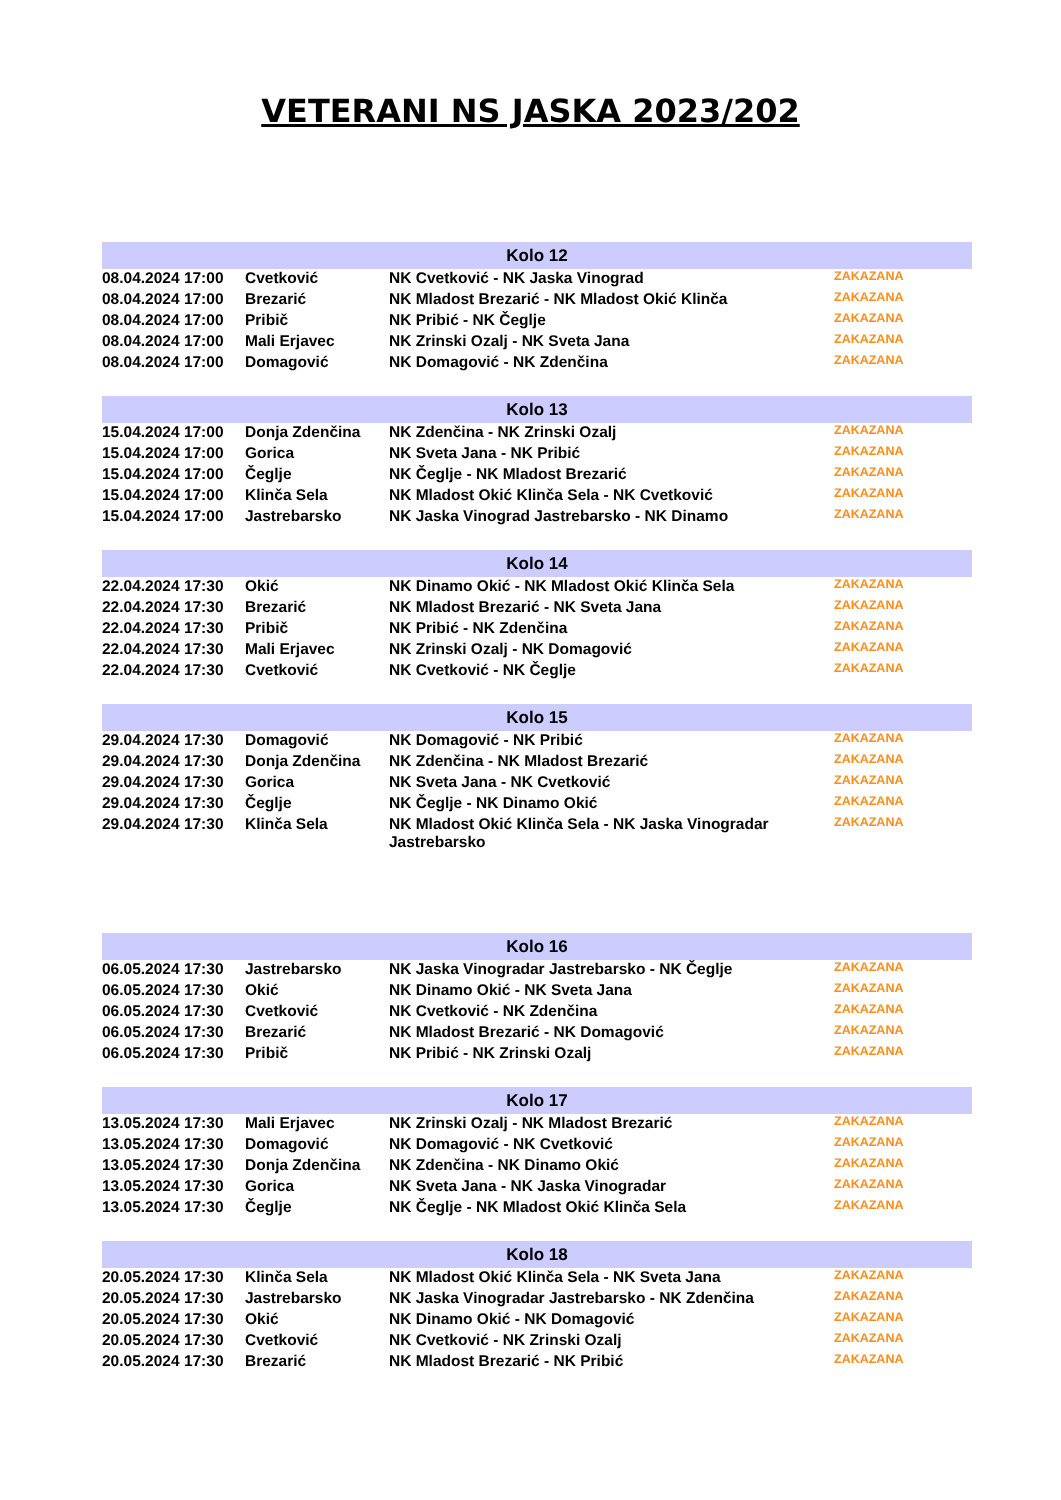VETERANI NS JASKA 2023/202
| Kolo 12 | | | |
| --- | --- | --- | --- |
| 08.04.2024 17:00 | Cvetković | NK Cvetković - NK Jaska Vinograd | ZAKAZANA |
| 08.04.2024 17:00 | Brezarić | NK Mladost Brezarić - NK Mladost Okić Klinča | ZAKAZANA |
| 08.04.2024 17:00 | Pribič | NK Pribić - NK Čeglje | ZAKAZANA |
| 08.04.2024 17:00 | Mali Erjavec | NK Zrinski Ozalj - NK Sveta Jana | ZAKAZANA |
| 08.04.2024 17:00 | Domagović | NK Domagović - NK Zdenčina | ZAKAZANA |
| Kolo 13 | | | |
| --- | --- | --- | --- |
| 15.04.2024 17:00 | Donja Zdenčina | NK Zdenčina - NK Zrinski Ozalj | ZAKAZANA |
| 15.04.2024 17:00 | Gorica | NK Sveta Jana - NK Pribić | ZAKAZANA |
| 15.04.2024 17:00 | Čeglje | NK Čeglje - NK Mladost Brezarić | ZAKAZANA |
| 15.04.2024 17:00 | Klinča Sela | NK Mladost Okić Klinča Sela - NK Cvetković | ZAKAZANA |
| 15.04.2024 17:00 | Jastrebarsko | NK Jaska Vinograd Jastrebarsko - NK Dinamo | ZAKAZANA |
| Kolo 14 | | | |
| --- | --- | --- | --- |
| 22.04.2024 17:30 | Okić | NK Dinamo Okić - NK Mladost Okić Klinča Sela | ZAKAZANA |
| 22.04.2024 17:30 | Brezarić | NK Mladost Brezarić - NK Sveta Jana | ZAKAZANA |
| 22.04.2024 17:30 | Pribič | NK Pribić - NK Zdenčina | ZAKAZANA |
| 22.04.2024 17:30 | Mali Erjavec | NK Zrinski Ozalj - NK Domagović | ZAKAZANA |
| 22.04.2024 17:30 | Cvetković | NK Cvetković - NK Čeglje | ZAKAZANA |
| Kolo 15 | | | |
| --- | --- | --- | --- |
| 29.04.2024 17:30 | Domagović | NK Domagović - NK Pribić | ZAKAZANA |
| 29.04.2024 17:30 | Donja Zdenčina | NK Zdenčina - NK Mladost Brezarić | ZAKAZANA |
| 29.04.2024 17:30 | Gorica | NK Sveta Jana - NK Cvetković | ZAKAZANA |
| 29.04.2024 17:30 | Čeglje | NK Čeglje - NK Dinamo Okić | ZAKAZANA |
| 29.04.2024 17:30 | Klinča Sela | NK Mladost Okić Klinča Sela - NK Jaska Vinogradar Jastrebarsko | ZAKAZANA |
| Kolo 16 | | | |
| --- | --- | --- | --- |
| 06.05.2024 17:30 | Jastrebarsko | NK Jaska Vinogradar Jastrebarsko - NK Čeglje | ZAKAZANA |
| 06.05.2024 17:30 | Okić | NK Dinamo Okić - NK Sveta Jana | ZAKAZANA |
| 06.05.2024 17:30 | Cvetković | NK Cvetković - NK Zdenčina | ZAKAZANA |
| 06.05.2024 17:30 | Brezarić | NK Mladost Brezarić - NK Domagović | ZAKAZANA |
| 06.05.2024 17:30 | Pribič | NK Pribić - NK Zrinski Ozalj | ZAKAZANA |
| Kolo 17 | | | |
| --- | --- | --- | --- |
| 13.05.2024 17:30 | Mali Erjavec | NK Zrinski Ozalj - NK Mladost Brezarić | ZAKAZANA |
| 13.05.2024 17:30 | Domagović | NK Domagović - NK Cvetković | ZAKAZANA |
| 13.05.2024 17:30 | Donja Zdenčina | NK Zdenčina - NK Dinamo Okić | ZAKAZANA |
| 13.05.2024 17:30 | Gorica | NK Sveta Jana - NK Jaska Vinogradar | ZAKAZANA |
| 13.05.2024 17:30 | Čeglje | NK Čeglje - NK Mladost Okić Klinča Sela | ZAKAZANA |
| Kolo 18 | | | |
| --- | --- | --- | --- |
| 20.05.2024 17:30 | Klinča Sela | NK Mladost Okić Klinča Sela - NK Sveta Jana | ZAKAZANA |
| 20.05.2024 17:30 | Jastrebarsko | NK Jaska Vinogradar Jastrebarsko - NK Zdenčina | ZAKAZANA |
| 20.05.2024 17:30 | Okić | NK Dinamo Okić - NK Domagović | ZAKAZANA |
| 20.05.2024 17:30 | Cvetković | NK Cvetković - NK Zrinski Ozalj | ZAKAZANA |
| 20.05.2024 17:30 | Brezarić | NK Mladost Brezarić - NK Pribić | ZAKAZANA |